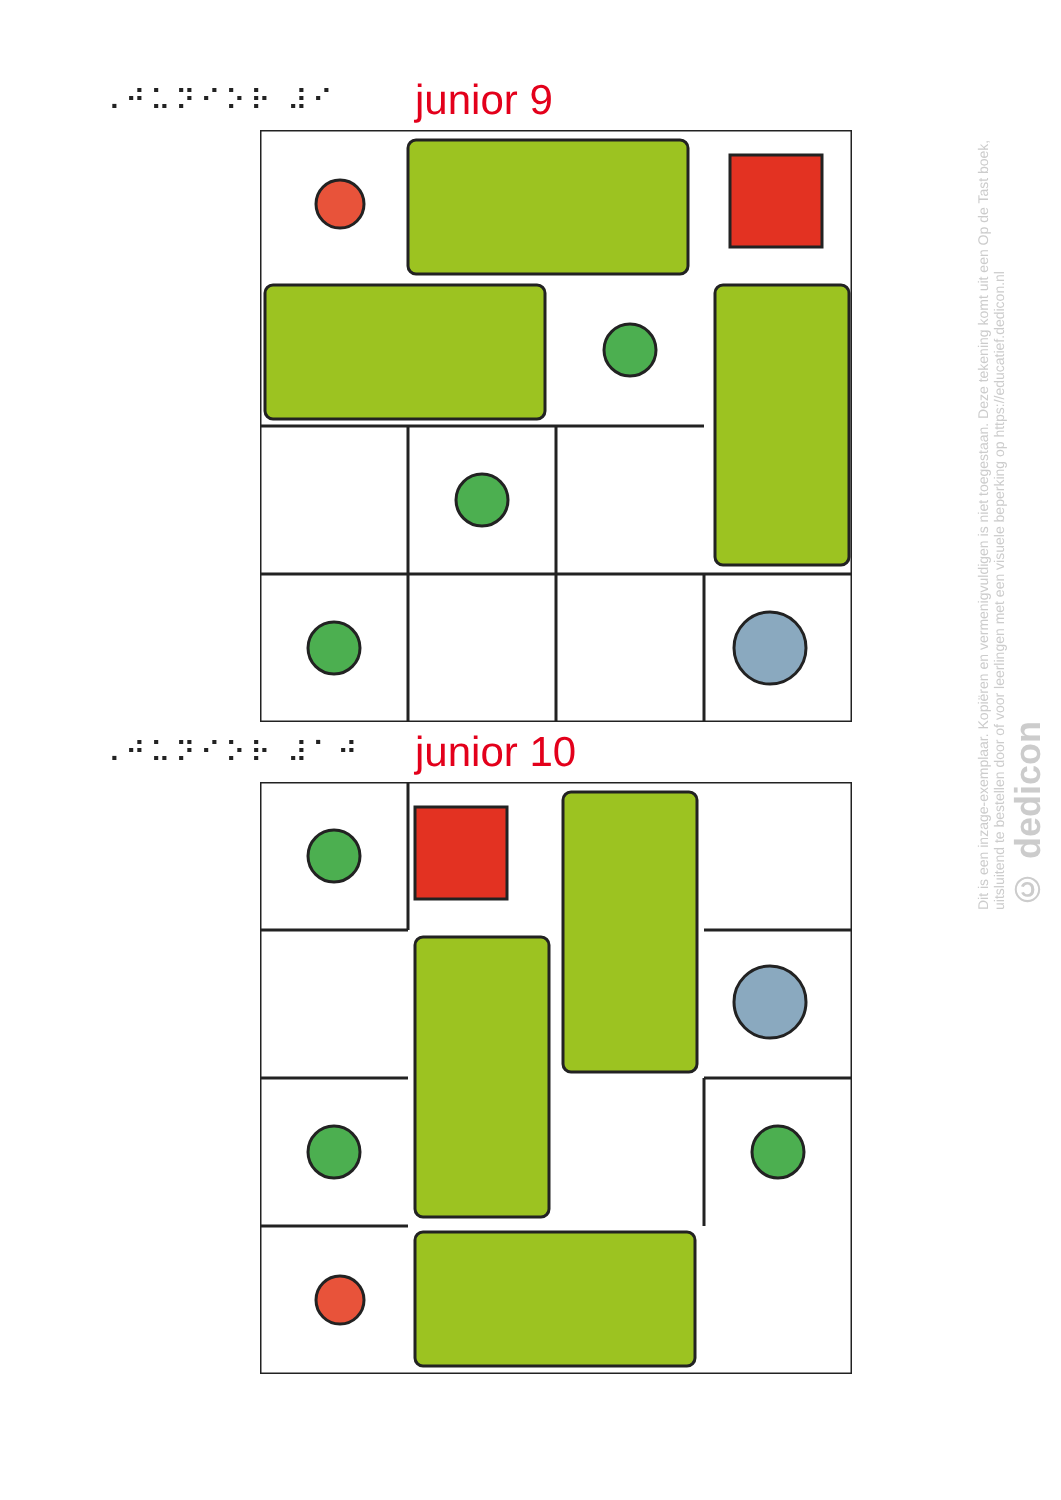⠠⠚⠥⠝⠊⠕⠗ ⠼⠊ junior 9
⠠⠚⠥⠝⠊⠕⠗ ⠼⠁⠚ junior 10
Dit is een inzage-exemplaar. Kopiëren en vermenigvuldigen is niet toegestaan. Deze tekening komt uit een Op de Tast boek, uitsluitend te bestellen door of voor leerlingen met een visuele beperking op https://educatief.dedicon.nl
© dedicon